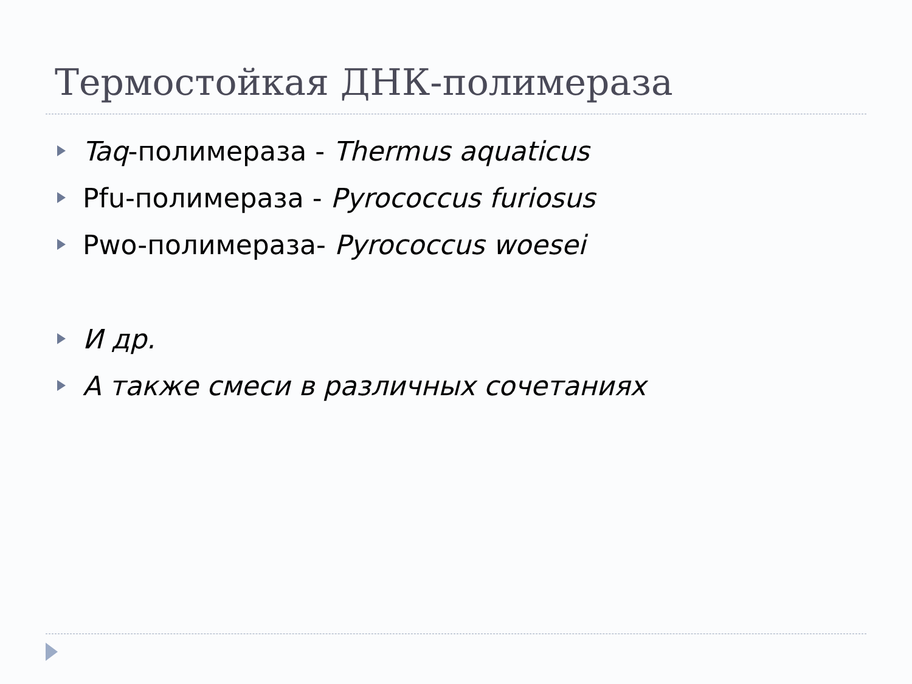Термостойкая ДНК-полимераза
Taq-полимераза - Thermus aquaticus
Pfu-полимераза - Pyrococcus furiosus
Pwo-полимераза- Pyrococcus woesei
И др.
А также смеси в различных сочетаниях